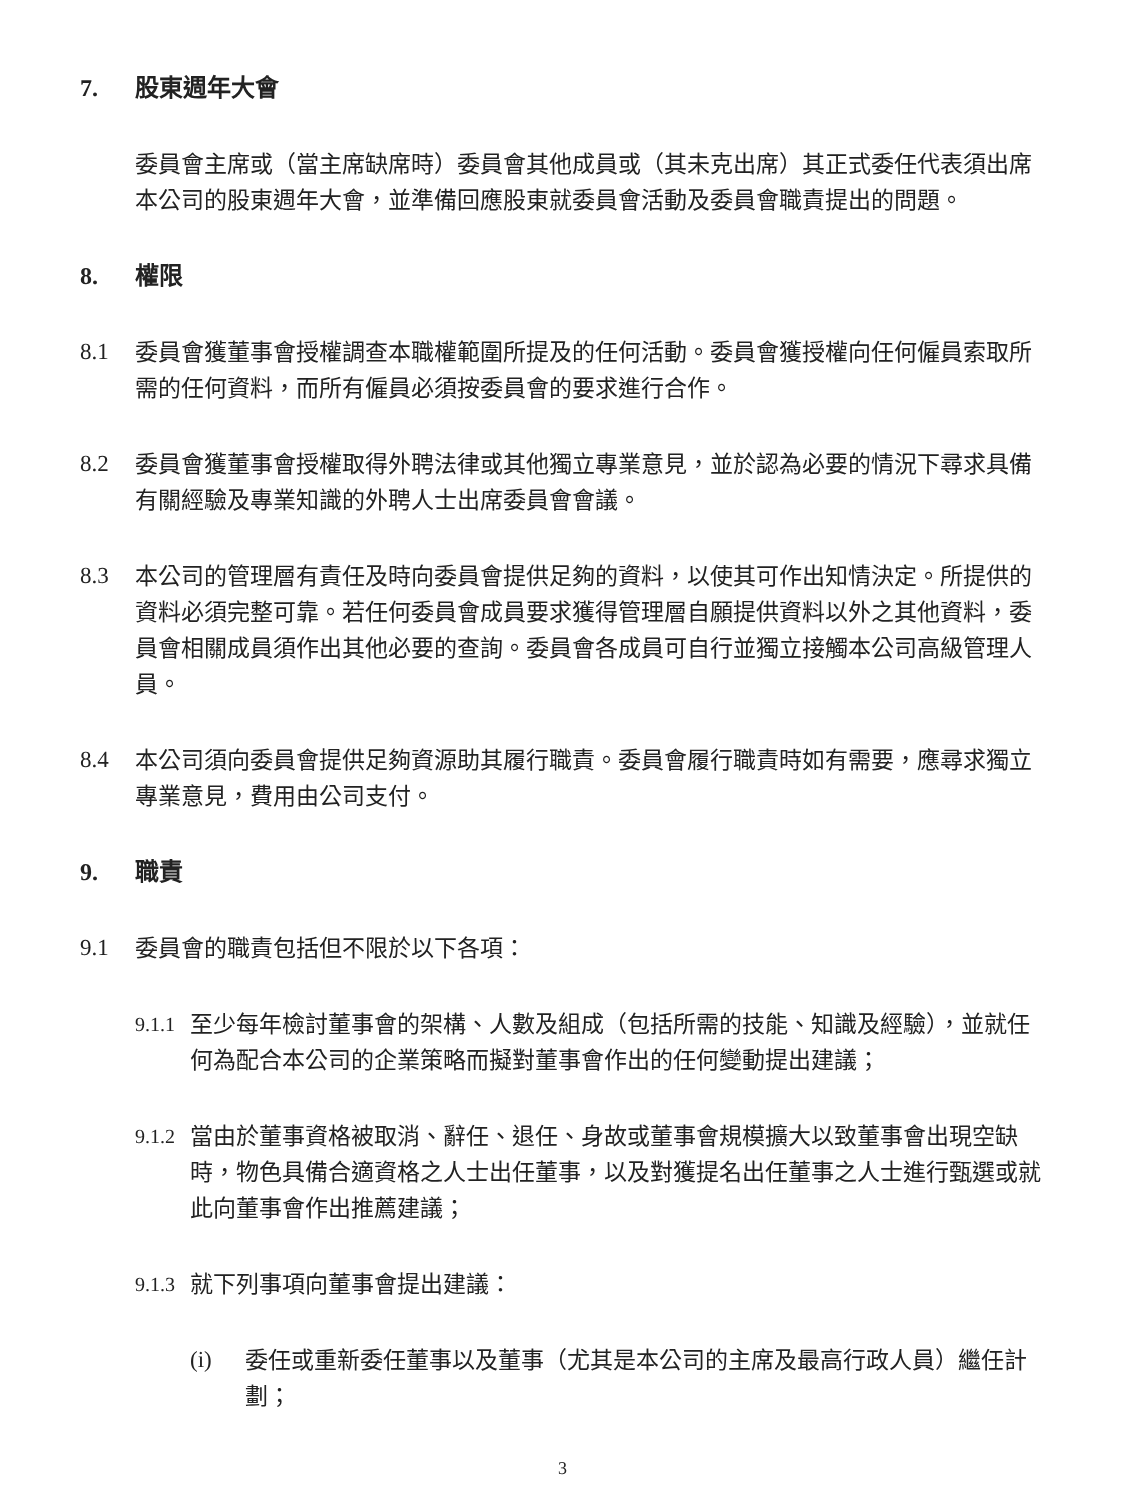7. 股東週年大會
委員會主席或（當主席缺席時）委員會其他成員或（其未克出席）其正式委任代表須出席本公司的股東週年大會，並準備回應股東就委員會活動及委員會職責提出的問題。
8. 權限
8.1 委員會獲董事會授權調查本職權範圍所提及的任何活動。委員會獲授權向任何僱員索取所需的任何資料，而所有僱員必須按委員會的要求進行合作。
8.2 委員會獲董事會授權取得外聘法律或其他獨立專業意見，並於認為必要的情況下尋求具備有關經驗及專業知識的外聘人士出席委員會會議。
8.3 本公司的管理層有責任及時向委員會提供足夠的資料，以使其可作出知情決定。所提供的資料必須完整可靠。若任何委員會成員要求獲得管理層自願提供資料以外之其他資料，委員會相關成員須作出其他必要的查詢。委員會各成員可自行並獨立接觸本公司高級管理人員。
8.4 本公司須向委員會提供足夠資源助其履行職責。委員會履行職責時如有需要，應尋求獨立專業意見，費用由公司支付。
9. 職責
9.1 委員會的職責包括但不限於以下各項：
9.1.1 至少每年檢討董事會的架構、人數及組成（包括所需的技能、知識及經驗），並就任何為配合本公司的企業策略而擬對董事會作出的任何變動提出建議；
9.1.2 當由於董事資格被取消、辭任、退任、身故或董事會規模擴大以致董事會出現空缺時，物色具備合適資格之人士出任董事，以及對獲提名出任董事之人士進行甄選或就此向董事會作出推薦建議；
9.1.3 就下列事項向董事會提出建議：
(i) 委任或重新委任董事以及董事（尤其是本公司的主席及最高行政人員）繼任計劃；
3